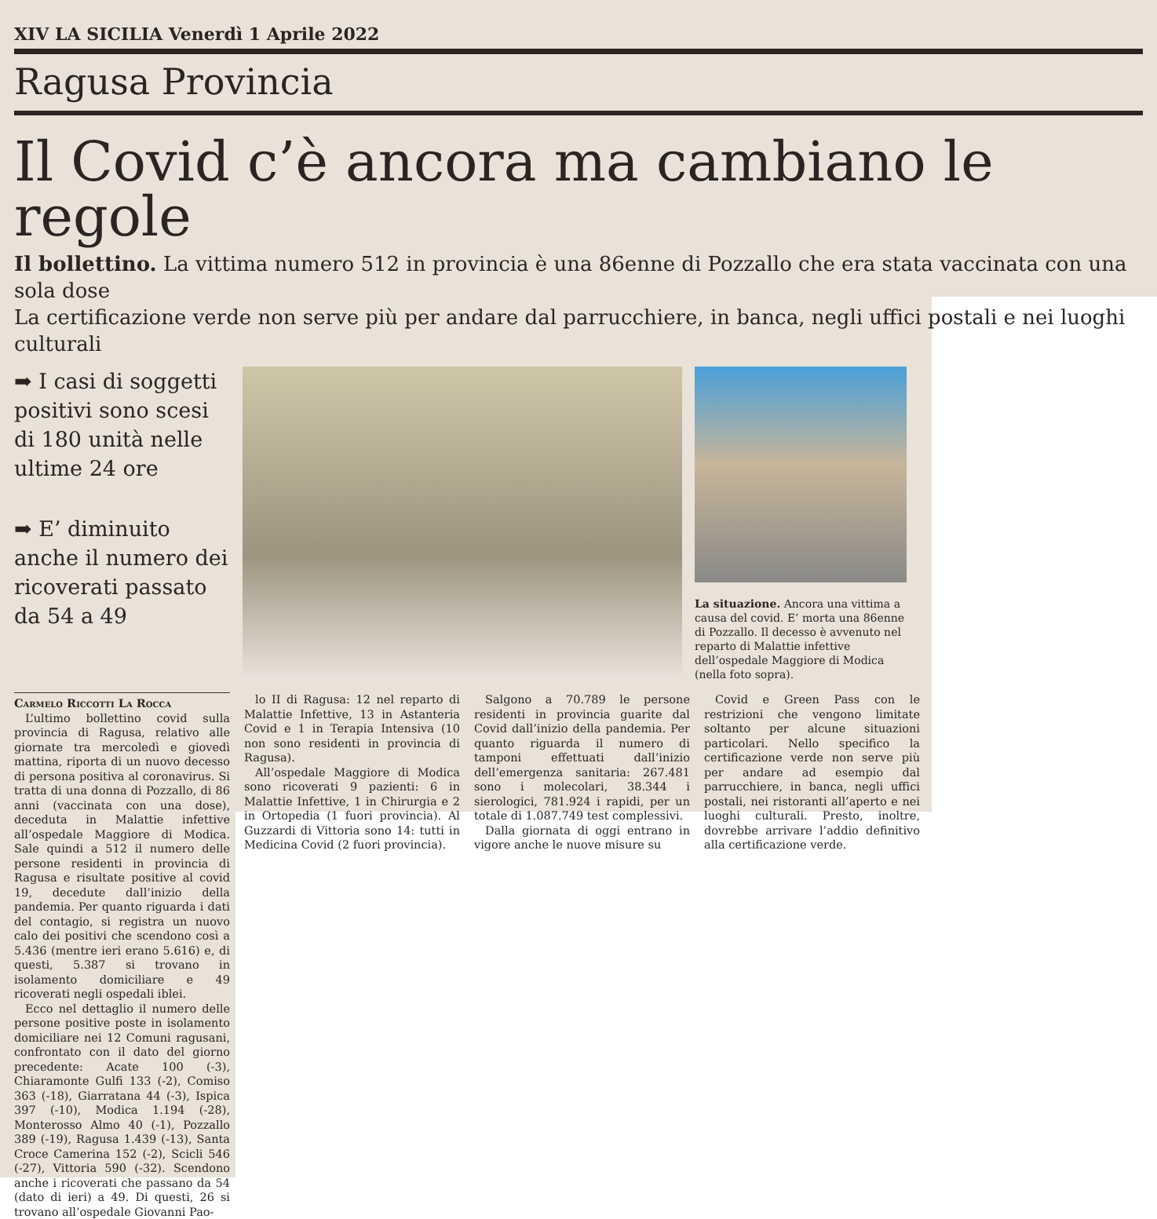XIV LA SICILIA Venerdì 1 Aprile 2022
Ragusa Provincia
Il Covid c’è ancora ma cambiano le regole
Il bollettino. La vittima numero 512 in provincia è una 86enne di Pozzallo che era stata vaccinata con una sola dose
La certificazione verde non serve più per andare dal parrucchiere, in banca, negli uffici postali e nei luoghi culturali
➡ I casi di soggetti positivi sono scesi di 180 unità nelle ultime 24 ore
➡ E’ diminuito anche il numero dei ricoverati passato da 54 a 49
La situazione. Ancora una vittima a causa del covid. E’ morta una 86enne di Pozzallo. Il decesso è avvenuto nel reparto di Malattie infettive dell’ospedale Maggiore di Modica (nella foto sopra).
Carmelo Riccotti La Rocca
L’ultimo bollettino covid sulla provincia di Ragusa, relativo alle giornate tra mercoledì e giovedì mattina, riporta di un nuovo decesso di persona positiva al coronavirus. Si tratta di una donna di Pozzallo, di 86 anni (vaccinata con una dose), deceduta in Malattie infettive all’ospedale Maggiore di Modica. Sale quindi a 512 il numero delle persone residenti in provincia di Ragusa e risultate positive al covid 19, decedute dall’inizio della pandemia. Per quanto riguarda i dati del contagio, si registra un nuovo calo dei positivi che scendono così a 5.436 (mentre ieri erano 5.616) e, di questi, 5.387 si trovano in isolamento domiciliare e 49 ricoverati negli ospedali iblei.
Ecco nel dettaglio il numero delle persone positive poste in isolamento domiciliare nei 12 Comuni ragusani, confrontato con il dato del giorno precedente: Acate 100 (-3), Chiaramonte Gulfi 133 (-2), Comiso 363 (-18), Giarratana 44 (-3), Ispica 397 (-10), Modica 1.194 (-28), Monterosso Almo 40 (-1), Pozzallo 389 (-19), Ragusa 1.439 (-13), Santa Croce Camerina 152 (-2), Scicli 546 (-27), Vittoria 590 (-32). Scendono anche i ricoverati che passano da 54 (dato di ieri) a 49. Di questi, 26 si trovano all’ospedale Giovanni Pao-
lo II di Ragusa: 12 nel reparto di Malattie Infettive, 13 in Astanteria Covid e 1 in Terapia Intensiva (10 non sono residenti in provincia di Ragusa).
All’ospedale Maggiore di Modica sono ricoverati 9 pazienti: 6 in Malattie Infettive, 1 in Chirurgia e 2 in Ortopedia (1 fuori provincia). Al Guzzardi di Vittoria sono 14: tutti in Medicina Covid (2 fuori provincia).
Salgono a 70.789 le persone residenti in provincia guarite dal Covid dall’inizio della pandemia. Per quanto riguarda il numero di tamponi effettuati dall’inizio dell’emergenza sanitaria: 267.481 sono i molecolari, 38.344 i sierologici, 781.924 i rapidi, per un totale di 1.087.749 test complessivi.
Dalla giornata di oggi entrano in vigore anche le nuove misure su
Covid e Green Pass con le restrizioni che vengono limitate soltanto per alcune situazioni particolari. Nello specifico la certificazione verde non serve più per andare ad esempio dal parrucchiere, in banca, negli uffici postali, nei ristoranti all’aperto e nei luoghi culturali. Presto, inoltre, dovrebbe arrivare l’addio definitivo alla certificazione verde.